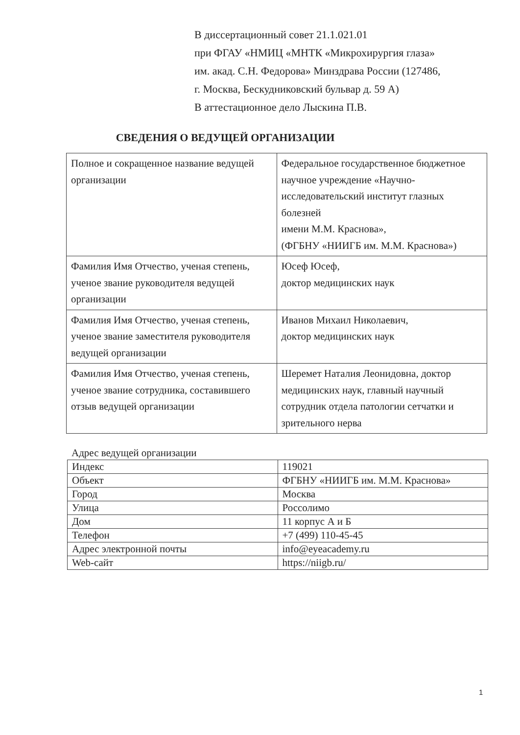В диссертационный совет 21.1.021.01
при ФГАУ «НМИЦ «МНТК «Микрохирургия глаза»
им. акад. С.Н. Федорова» Минздрава России (127486,
г. Москва, Бескудниковский бульвар д. 59 А)
В аттестационное дело Лыскина П.В.
СВЕДЕНИЯ О ВЕДУЩЕЙ ОРГАНИЗАЦИИ
| Полное и сокращенное название ведущей организации | Федеральное государственное бюджетное научное учреждение «Научно-исследовательский институт глазных болезней имени М.М. Краснова», (ФГБНУ «НИИГБ им. М.М. Краснова») |
| Фамилия Имя Отчество, ученая степень, ученое звание руководителя ведущей организации | Юсеф Юсеф, доктор медицинских наук |
| Фамилия Имя Отчество, ученая степень, ученое звание заместителя руководителя ведущей организации | Иванов Михаил Николаевич, доктор медицинских наук |
| Фамилия Имя Отчество, ученая степень, ученое звание сотрудника, составившего отзыв ведущей организации | Шеремет Наталия Леонидовна, доктор медицинских наук, главный научный сотрудник отдела патологии сетчатки и зрительного нерва |
Адрес ведущей организации
| Индекс | 119021 |
| Объект | ФГБНУ «НИИГБ им. М.М. Краснова» |
| Город | Москва |
| Улица | Россолимо |
| Дом | 11 корпус А и Б |
| Телефон | +7 (499) 110-45-45 |
| Адрес электронной почты | info@eyeacademy.ru |
| Web-сайт | https://niigb.ru/ |
1